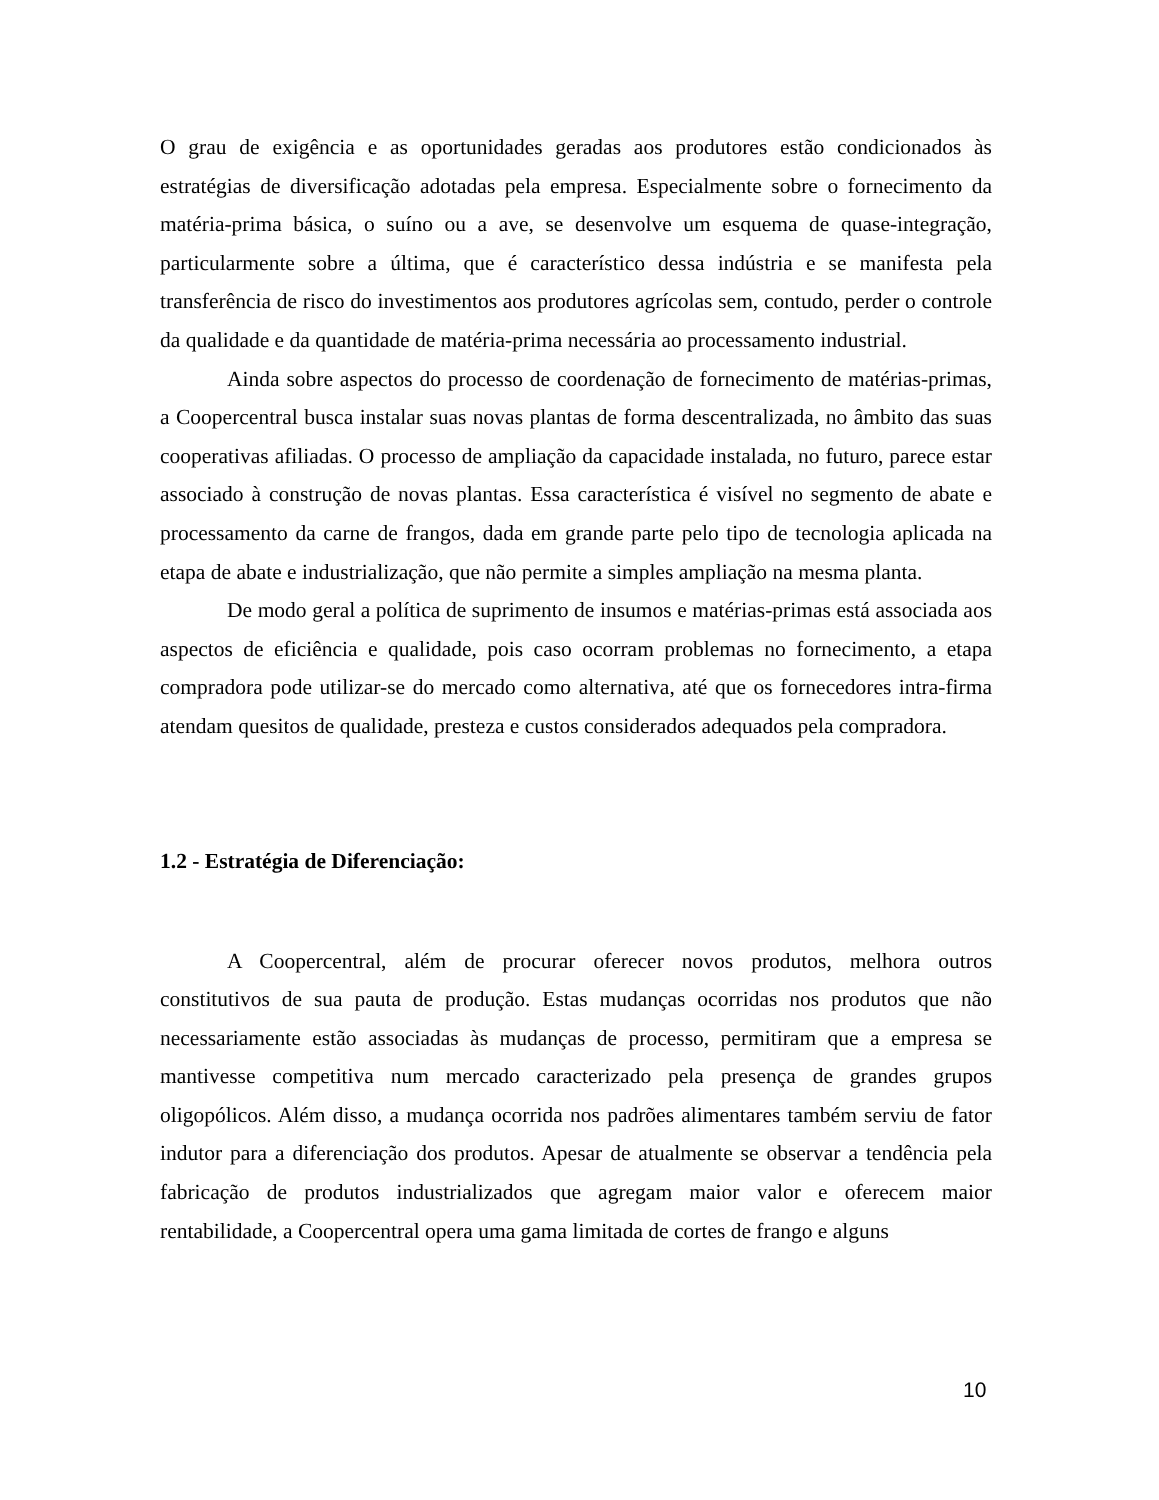O grau de exigência e as oportunidades geradas aos produtores estão condicionados às estratégias de diversificação adotadas pela empresa. Especialmente sobre o fornecimento da matéria-prima básica, o suíno ou a ave, se desenvolve um esquema de quase-integração, particularmente sobre a última, que é característico dessa indústria e se manifesta pela transferência de risco do investimentos aos produtores agrícolas sem, contudo, perder o controle da qualidade e da quantidade de matéria-prima necessária ao processamento industrial.
Ainda sobre aspectos do processo de coordenação de fornecimento de matérias-primas, a Coopercentral busca instalar suas novas plantas de forma descentralizada, no âmbito das suas cooperativas afiliadas. O processo de ampliação da capacidade instalada, no futuro, parece estar associado à construção de novas plantas. Essa característica é visível no segmento de abate e processamento da carne de frangos, dada em grande parte pelo tipo de tecnologia aplicada na etapa de abate e industrialização, que não permite a simples ampliação na mesma planta.
De modo geral a política de suprimento de insumos e matérias-primas está associada aos aspectos de eficiência e qualidade, pois caso ocorram problemas no fornecimento, a etapa compradora pode utilizar-se do mercado como alternativa, até que os fornecedores intra-firma atendam quesitos de qualidade, presteza e custos considerados adequados pela compradora.
1.2 - Estratégia de Diferenciação:
A Coopercentral, além de procurar oferecer novos produtos, melhora outros constitutivos de sua pauta de produção. Estas mudanças ocorridas nos produtos que não necessariamente estão associadas às mudanças de processo, permitiram que a empresa se mantivesse competitiva num mercado caracterizado pela presença de grandes grupos oligopólicos. Além disso, a mudança ocorrida nos padrões alimentares também serviu de fator indutor para a diferenciação dos produtos. Apesar de atualmente se observar a tendência pela fabricação de produtos industrializados que agregam maior valor e oferecem maior rentabilidade, a Coopercentral opera uma gama limitada de cortes de frango e alguns
10